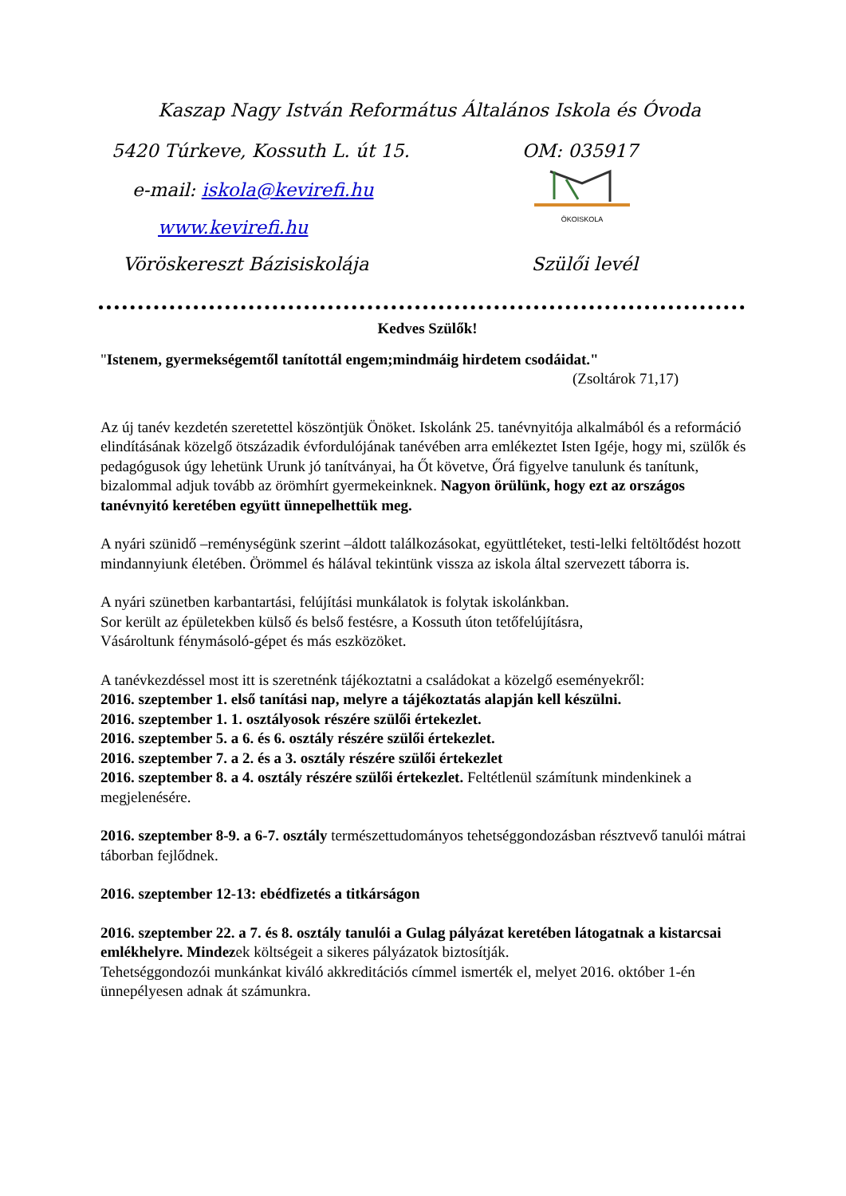Kaszap Nagy István Református Általános Iskola és Óvoda
5420 Túrkeve, Kossuth L. út 15. OM: 035917
e-mail: iskola@kevirefi.hu
www.kevirefi.hu
ÖKOISKOLA
Vöröskereszt Bázisiskolája Szülői levél
Kedves Szülők!
"Istenem, gyermekségemtől tanítottál engem;mindmáig hirdetem csodáidat."
(Zsoltárok 71,17)
Az új tanév kezdetén szeretettel köszöntjük Önöket. Iskolánk 25. tanévnyitója alkalmából és a reformáció elindításának közelgő ötszázadik évfordulójának tanévében arra emlékeztet Isten Igéje, hogy mi, szülők és pedagógusok úgy lehetünk Urunk jó tanítványai, ha Őt követve, Őrá figyelve tanulunk és tanítunk, bizalommal adjuk tovább az örömhírt gyermekeinknek. Nagyon örülünk, hogy ezt az országos tanévnyitó keretében együtt ünnepelhettük meg.
A nyári szünidő –reménységünk szerint –áldott találkozásokat, együttléteket, testi-lelki feltöltődést hozott mindannyiunk életében. Örömmel és hálával tekintünk vissza az iskola által szervezett táborra is.
A nyári szünetben karbantartási, felújítási munkálatok is folytak iskolánkban.
Sor került az épületekben külső és belső festésre, a Kossuth úton tetőfelújításra,
Vásároltunk fénymásoló-gépet és más eszközöket.
A tanévkezdéssel most itt is szeretnénk tájékoztatni a családokat a közelgő eseményekről:
2016. szeptember 1. első tanítási nap, melyre a tájékoztatás alapján kell készülni.
2016. szeptember 1. 1. osztályosok részére szülői értekezlet.
2016. szeptember 5. a 6. és 6. osztály részére szülői értekezlet.
2016. szeptember 7. a 2. és a 3. osztály részére szülői értekezlet
2016. szeptember 8. a 4. osztály részére szülői értekezlet. Feltétlenül számítunk mindenkinek a megjelenésére.
2016. szeptember 8-9. a 6-7. osztály természettudományos tehetséggondozásban résztvevő tanulói mátrai táborban fejlődnek.
2016. szeptember 12-13: ebédfizetés a titkárságon
2016. szeptember 22. a 7. és 8. osztály tanulói a Gulag pályázat keretében látogatnak a kistarcsai emlékhelyre. Mindezek költségeit a sikeres pályázatok biztosítják.
Tehetséggondozói munkánkat kiváló akkreditációs címmel ismerték el, melyet 2016. október 1-én ünnepélyesen adnak át számunkra.